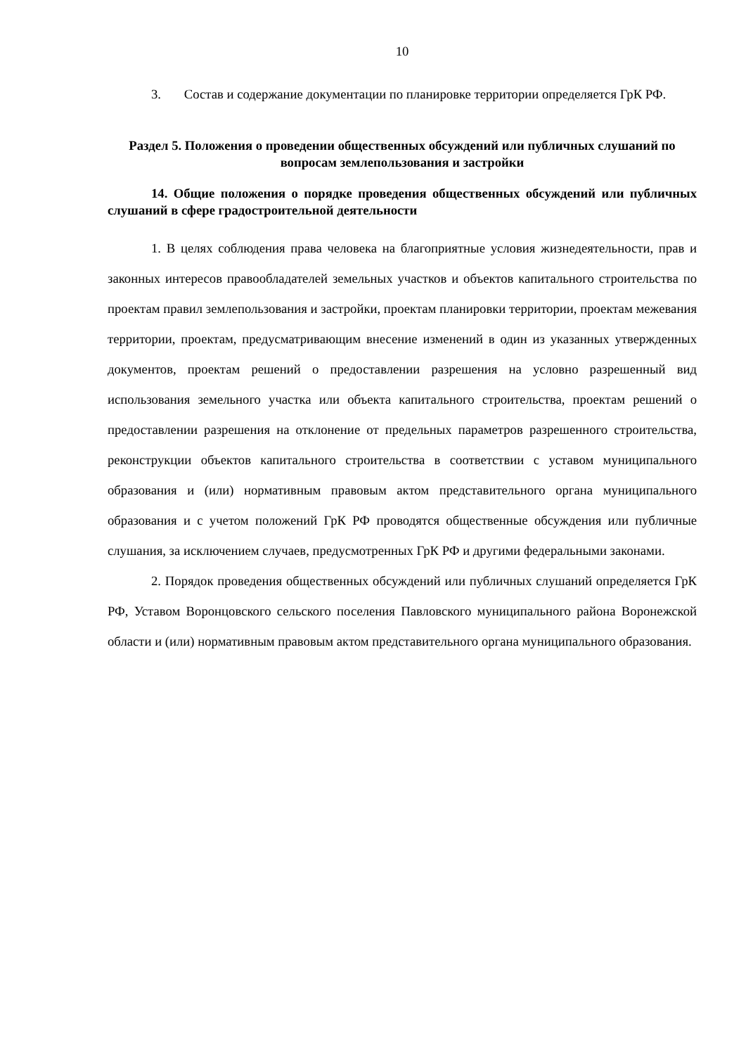10
3. Состав и содержание документации по планировке территории определяется ГрК РФ.
Раздел 5. Положения о проведении общественных обсуждений или публичных слушаний по вопросам землепользования и застройки
14. Общие положения о порядке проведения общественных обсуждений или публичных слушаний в сфере градостроительной деятельности
1. В целях соблюдения права человека на благоприятные условия жизнедеятельности, прав и законных интересов правообладателей земельных участков и объектов капитального строительства по проектам правил землепользования и застройки, проектам планировки территории, проектам межевания территории, проектам, предусматривающим внесение изменений в один из указанных утвержденных документов, проектам решений о предоставлении разрешения на условно разрешенный вид использования земельного участка или объекта капитального строительства, проектам решений о предоставлении разрешения на отклонение от предельных параметров разрешенного строительства, реконструкции объектов капитального строительства в соответствии с уставом муниципального образования и (или) нормативным правовым актом представительного органа муниципального образования и с учетом положений ГрК РФ проводятся общественные обсуждения или публичные слушания, за исключением случаев, предусмотренных ГрК РФ и другими федеральными законами.
2. Порядок проведения общественных обсуждений или публичных слушаний определяется ГрК РФ, Уставом Воронцовского сельского поселения Павловского муниципального района Воронежской области и (или) нормативным правовым актом представительного органа муниципального образования.